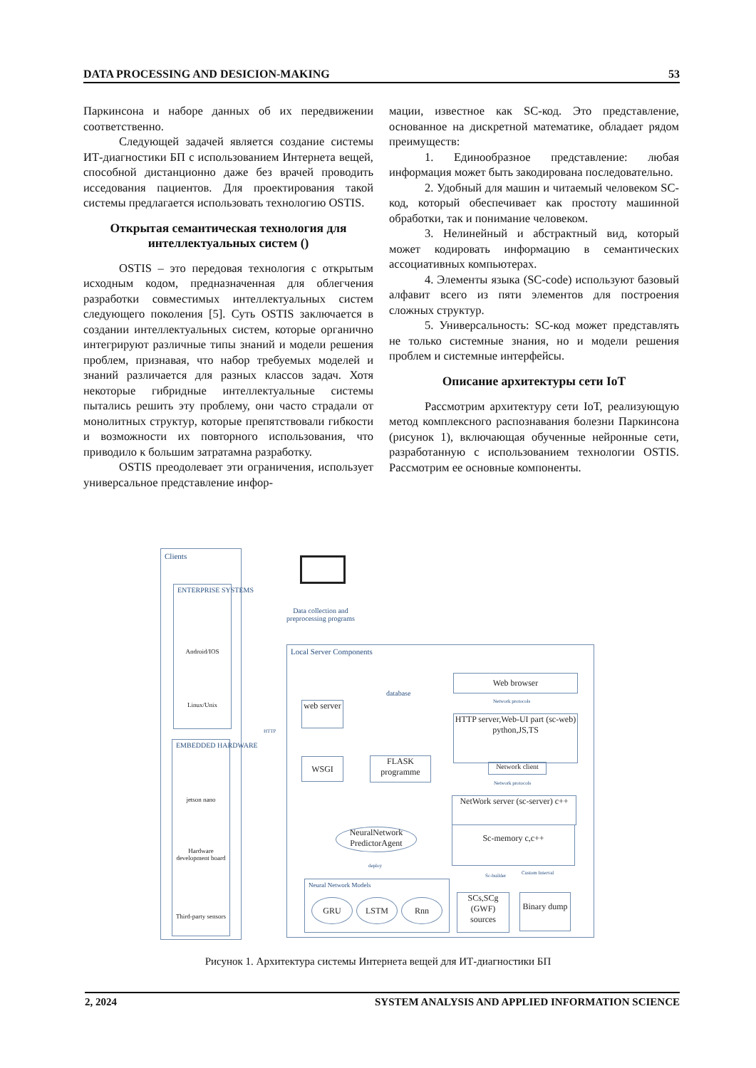DATA PROCESSING AND DESICION-MAKING 53
Паркинсона и наборе данных об их передвижении соответственно.
Следующей задачей является создание системы ИТ-диагностики БП с использованием Интернета вещей, способной дистанционно даже без врачей проводить исседования пациентов. Для проектирования такой системы предлагается использовать технологию OSTIS.
Открытая семантическая технология для интеллектуальных систем ()
OSTIS – это передовая технология с открытым исходным кодом, предназначенная для облегчения разработки совместимых интеллектуальных систем следующего поколения [5]. Суть OSTIS заключается в создании интеллектуальных систем, которые органично интегрируют различные типы знаний и модели решения проблем, признавая, что набор требуемых моделей и знаний различается для разных классов задач. Хотя некоторые гибридные интеллектуальные системы пытались решить эту проблему, они часто страдали от монолитных структур, которые препятствовали гибкости и возможности их повторного использования, что приводило к большим затратамна разработку.
OSTIS преодолевает эти ограничения, использует универсальное представление инфор-
мации, известное как SC-код. Это представление, основанное на дискретной математике, обладает рядом преимуществ:
1. Единообразное представление: любая информация может быть закодирована последовательно.
2. Удобный для машин и читаемый человеком SC-код, который обеспечивает как простоту машинной обработки, так и понимание человеком.
3. Нелинейный и абстрактный вид, который может кодировать информацию в семантических ассоциативных компьютерах.
4. Элементы языка (SC-code) используют базовый алфавит всего из пяти элементов для построения сложных структур.
5. Универсальность: SC-код может представлять не только системные знания, но и модели решения проблем и системные интерфейсы.
Описание архитектуры сети IoT
Рассмотрим архитектуру сети IoT, реализующую метод комплексного распознавания болезни Паркинсона (рисунок 1), включающая обученные нейронные сети, разработанную с использованием технологии OSTIS. Рассмотрим ее основные компоненты.
Clients
ENTERPRISE SYSTEMS
Android/IOS
Linux/Unix
EMBEDDED HARDWARE
jetson nano
Hardware development board
Third-party sensors
Data collection and preprocessing programs
HTTP
Local Server Components
web server
database
WSGI
FLASK programme
NeuralNetwork PredictorAgent
deploy
Neural Network Models
GRU LSTM Rnn
Web browser
Network protocols
HTTP server,Web-UI part (sc-web) python,JS,TS
Network client
Network protocols
NetWork server (sc-server) c++
Sc-memory c,c++
Sc-builder Custom Interval
SCs,SCg (GWF) sources
Binary dump
Рисунок 1. Архитектура системы Интернета вещей для ИТ-диагностики БП
2, 2024 SYSTEM ANALYSIS AND APPLIED INFORMATION SCIENCE